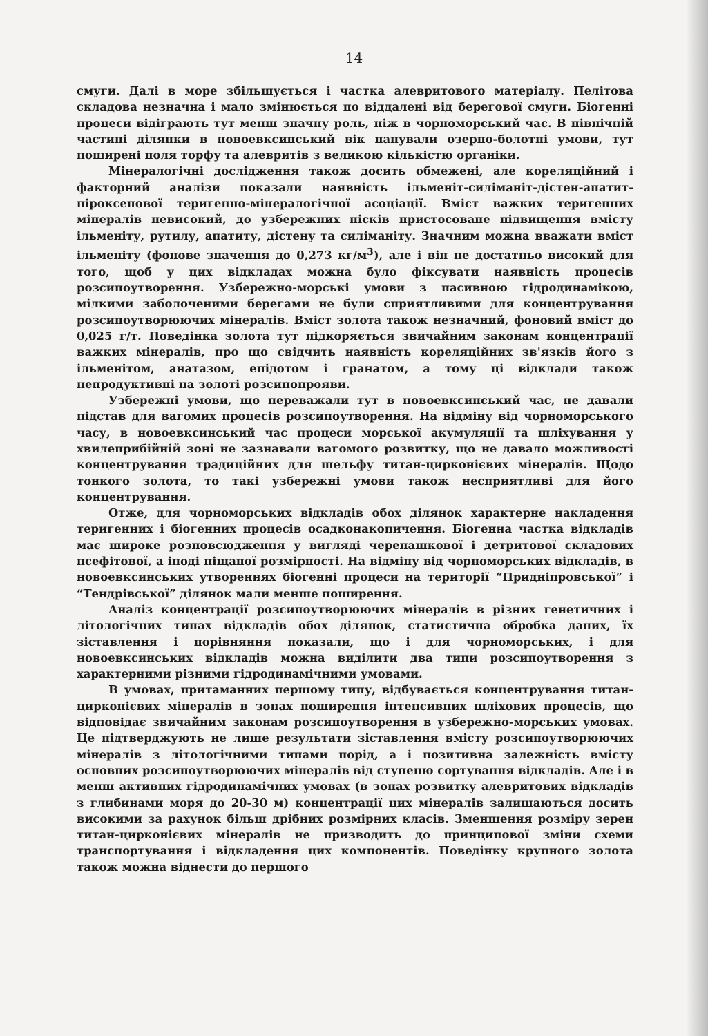14
смуги. Далі в море збільшується і частка алевритового матеріалу. Пелітова складова незначна і мало змінюється по віддалені від берегової смуги. Біогенні процеси відіграють тут менш значну роль, ніж в чорноморський час. В північній частині ділянки в новоевксинський вік панували озерно-болотні умови, тут поширені поля торфу та алевритів з великою кількістю органіки.
Мінералогічні дослідження також досить обмежені, але кореляційний і факторний аналізи показали наявність ільменіт-силіманіт-дістен-апатит-піроксенової теригенно-мінералогічної асоціації. Вміст важких теригенних мінералів невисокий, до узбережних пісків пристосоване підвищення вмісту ільменіту, рутилу, апатиту, дістену та силіманіту. Значним можна вважати вміст ільменіту (фонове значення до 0,273 кг/м<sup>3</sup>), але і він не достатньо високий для того, щоб у цих відкладах можна було фіксувати наявність процесів розсипоутворення. Узбережно-морські умови з пасивною гідродинамікою, мілкими заболоченими берегами не були сприятливими для концентрування розсипоутворюючих мінералів. Вміст золота також незначний, фоновий вміст до 0,025 г/т. Поведінка золота тут підкоряється звичайним законам концентрації важких мінералів, про що свідчить наявність кореляційних зв'язків його з ільменітом, анатазом, епідотом і гранатом, а тому ці відклади також непродуктивні на золоті розсипопрояви.
Узбережні умови, що переважали тут в новоевксинський час, не давали підстав для вагомих процесів розсипоутворення. На відміну від чорноморського часу, в новоевксинський час процеси морської акумуляції та шліхування у хвилеприбійній зоні не зазнавали вагомого розвитку, що не давало можливості концентрування традиційних для шельфу титан-цирконієвих мінералів. Щодо тонкого золота, то такі узбережні умови також несприятливі для його концентрування.
Отже, для чорноморських відкладів обох ділянок характерне накладення теригенних і біогенних процесів осадконакопичення. Біогенна частка відкладів має широке розповсюдження у вигляді черепашкової і детритової складових псефітової, а іноді піщаної розмірності. На відміну від чорноморських відкладів, в новоевксинських утвореннях біогенні процеси на території “Придніпровської” і “Тендрівської” ділянок мали менше поширення.
Аналіз концентрації розсипоутворюючих мінералів в різних генетичних і літологічних типах відкладів обох ділянок, статистична обробка даних, їх зіставлення і порівняння показали, що і для чорноморських, і для новоевксинських відкладів можна виділити два типи розсипоутворення з характерними різними гідродинамічними умовами.
В умовах, притаманних першому типу, відбувається концентрування титан-цирконієвих мінералів в зонах поширення інтенсивних шліхових процесів, що відповідає звичайним законам розсипоутворення в узбережно-морських умовах. Це підтверджують не лише результати зіставлення вмісту розсипоутворюючих мінералів з літологічними типами порід, а і позитивна залежність вмісту основних розсипоутворюючих мінералів від ступеню сортування відкладів. Але і в менш активних гідродинамічних умовах (в зонах розвитку алевритових відкладів з глибинами моря до 20-30 м) концентрації цих мінералів залишаються досить високими за рахунок більш дрібних розмірних класів. Зменшення розміру зерен титан-цирконієвих мінералів не призводить до принципової зміни схеми транспортування і відкладення цих компонентів. Поведінку крупного золота також можна віднести до першого